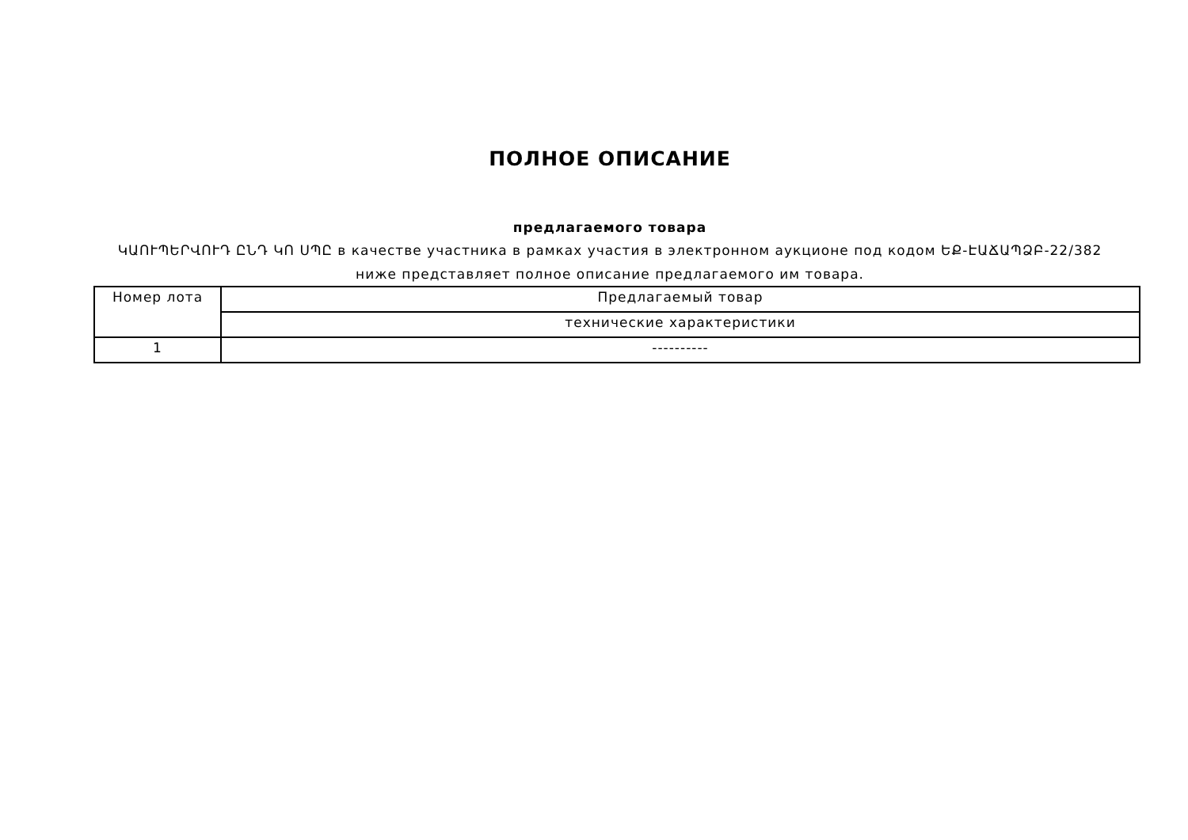ПОЛНОЕ ОПИСАНИЕ
предлагаемого товара
ԿԱՈՒՊԵՐՎՈՒԴ ԸՆԴ ԿՈ ՍՊԸ в качестве участника в рамках участия в электронном аукционе под кодом ԵՔ-ԷԱՃԱՊՁԲ-22/382 ниже представляет полное описание предлагаемого им товара.
| Номер лота | Предлагаемый товар |
| --- | --- |
| | технические характеристики |
| 1 | ---------- |